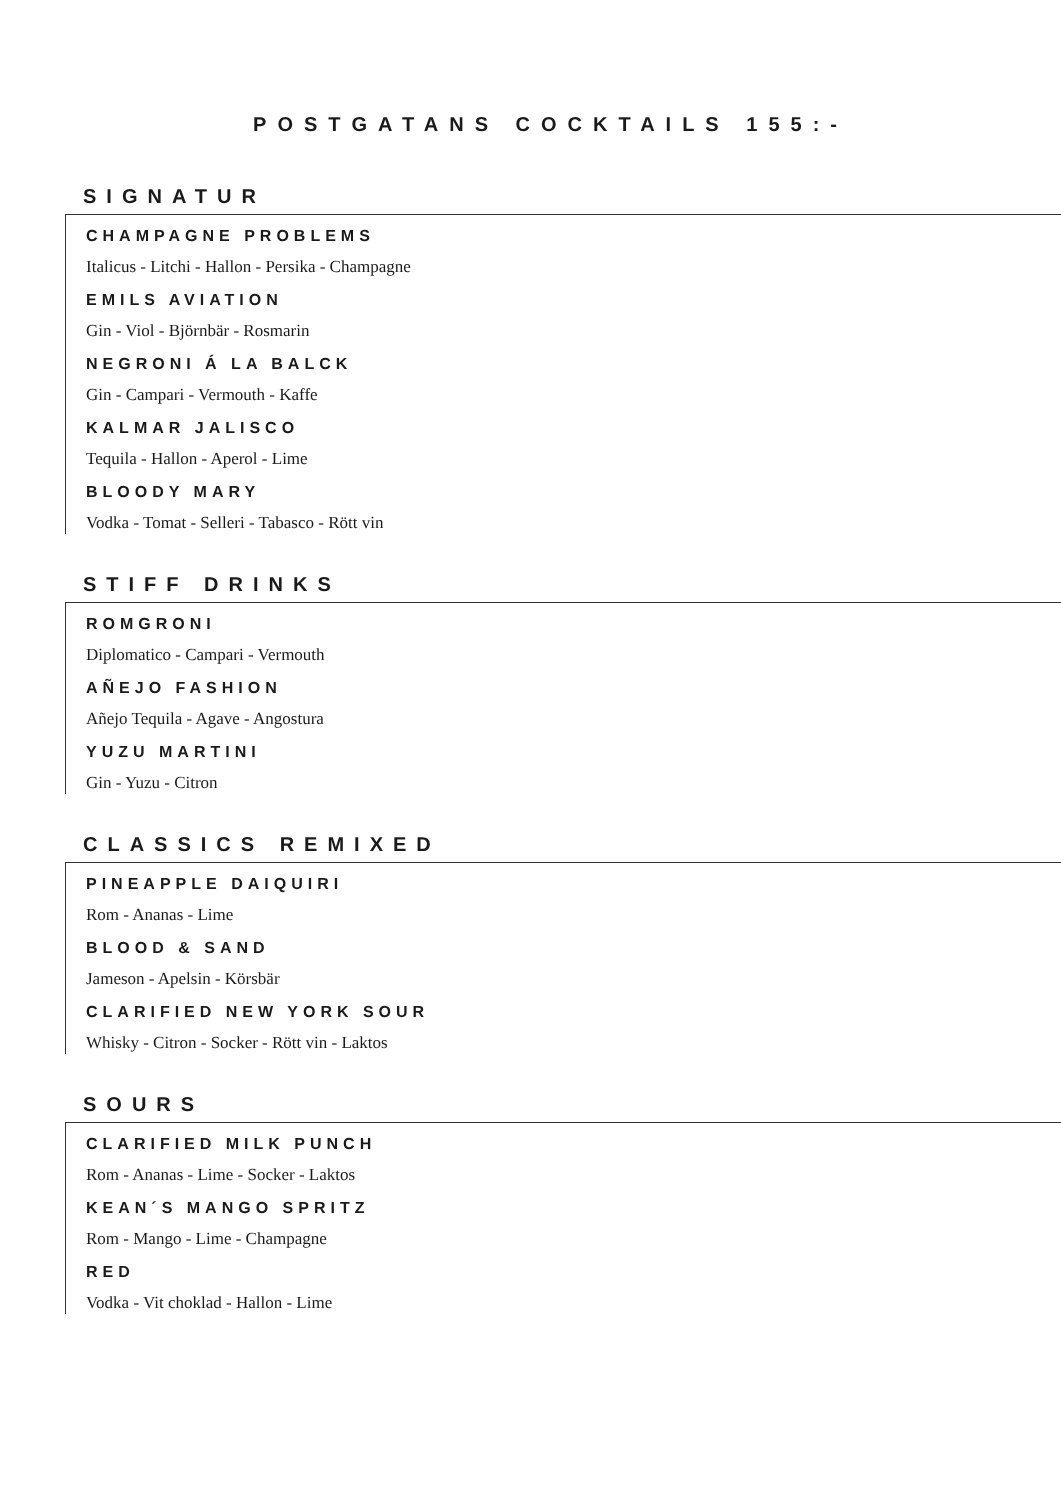POSTGATANS COCKTAILS 155:-
SIGNATUR
CHAMPAGNE PROBLEMS
Italicus - Litchi - Hallon - Persika - Champagne
EMILS AVIATION
Gin - Viol - Björnbär - Rosmarin
NEGRONI Á LA BALCK
Gin - Campari - Vermouth - Kaffe
KALMAR JALISCO
Tequila - Hallon - Aperol - Lime
BLOODY MARY
Vodka - Tomat - Selleri - Tabasco - Rött vin
STIFF DRINKS
ROMGRONI
Diplomatico - Campari - Vermouth
AÑEJO FASHION
Añejo Tequila - Agave - Angostura
YUZU MARTINI
Gin - Yuzu - Citron
CLASSICS REMIXED
PINEAPPLE DAIQUIRI
Rom - Ananas - Lime
BLOOD & SAND
Jameson - Apelsin - Körsbär
CLARIFIED NEW YORK SOUR
Whisky - Citron - Socker - Rött vin - Laktos
SOURS
CLARIFIED MILK PUNCH
Rom - Ananas - Lime - Socker - Laktos
KEAN´S MANGO SPRITZ
Rom - Mango - Lime - Champagne
RED
Vodka - Vit choklad - Hallon - Lime